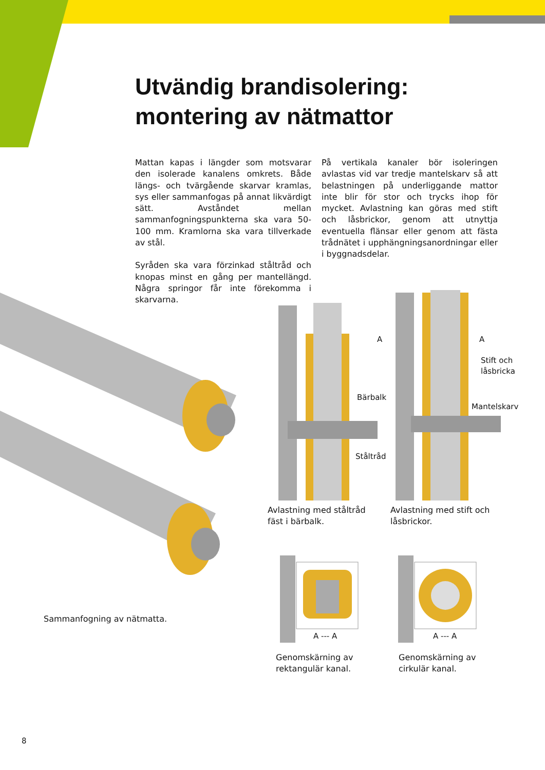Utvändig brandisolering:
montering av nätmattor
Mattan kapas i längder som motsvarar den isolerade kanalens omkrets. Både längs- och tvärgående skarvar kramlas, sys eller sammanfogas på annat likvärdigt sätt. Avståndet mellan sammanfogningspunkterna ska vara 50-100 mm. Kramlorna ska vara tillverkade av stål.
Syråden ska vara förzinkad ståltråd och knopas minst en gång per mantellängd. Några springor får inte förekomma i skarvarna.
På vertikala kanaler bör isoleringen avlastas vid var tredje mantelskarv så att belastningen på underliggande mattor inte blir för stor och trycks ihop för mycket. Avlastning kan göras med stift och låsbrickor, genom att utnyttja eventuella flänsar eller genom att fästa trådnätet i upphängningsanordningar eller i byggnadsdelar.
Bärbalk
Ståltråd
A A
Stift och
låsbricka
Mantelskarv
Avlastning med ståltråd
fäst i bärbalk.
Avlastning med stift och
låsbrickor.
A --- A A --- A
Genomskärning av
rektangulär kanal.
Genomskärning av
cirkulär kanal.
Sammanfogning av nätmatta.
8